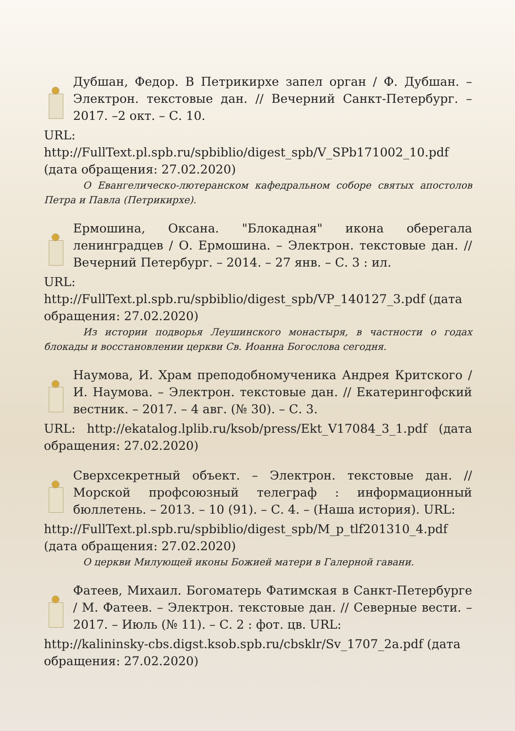Дубшан, Федор. В Петрикирхе запел орган / Ф. Дубшан. – Электрон. текстовые дан. // Вечерний Санкт-Петербург. – 2017. –2 окт. – С. 10.
URL:
http://FullText.pl.spb.ru/spbiblio/digest_spb/V_SPb171002_10.pdf (дата обращения: 27.02.2020)
О Евангелическо-лютеранском кафедральном соборе святых апостолов Петра и Павла (Петрикирхе).
Ермошина, Оксана. "Блокадная" икона оберегала ленинградцев / О. Ермошина. – Электрон. текстовые дан. // Вечерний Петербург. – 2014. – 27 янв. – С. 3 : ил.
URL:
http://FullText.pl.spb.ru/spbiblio/digest_spb/VP_140127_3.pdf (дата обращения: 27.02.2020)
Из истории подворья Леушинского монастыря, в частности о годах блокады и восстановлении церкви Св. Иоанна Богослова сегодня.
Наумова, И. Храм преподобномученика Андрея Критского / И. Наумова. – Электрон. текстовые дан. // Екатерингофский вестник. – 2017. – 4 авг. (№ 30). – С. 3.
URL: http://ekatalog.lplib.ru/ksob/press/Ekt_V17084_3_1.pdf (дата обращения: 27.02.2020)
Сверхсекретный объект. – Электрон. текстовые дан. // Морской профсоюзный телеграф : информационный бюллетень. – 2013. – 10 (91). – С. 4. – (Наша история). URL:
http://FullText.pl.spb.ru/spbiblio/digest_spb/M_p_tlf201310_4.pdf (дата обращения: 27.02.2020)
О церкви Милующей иконы Божией матери в Галерной гавани.
Фатеев, Михаил. Богоматерь Фатимская в Санкт-Петербурге / М. Фатеев. – Электрон. текстовые дан. // Северные вести. – 2017. – Июль (№ 11). – С. 2 : фот. цв. URL:
http://kalininsky-cbs.digst.ksob.spb.ru/cbsklr/Sv_1707_2a.pdf (дата обращения: 27.02.2020)